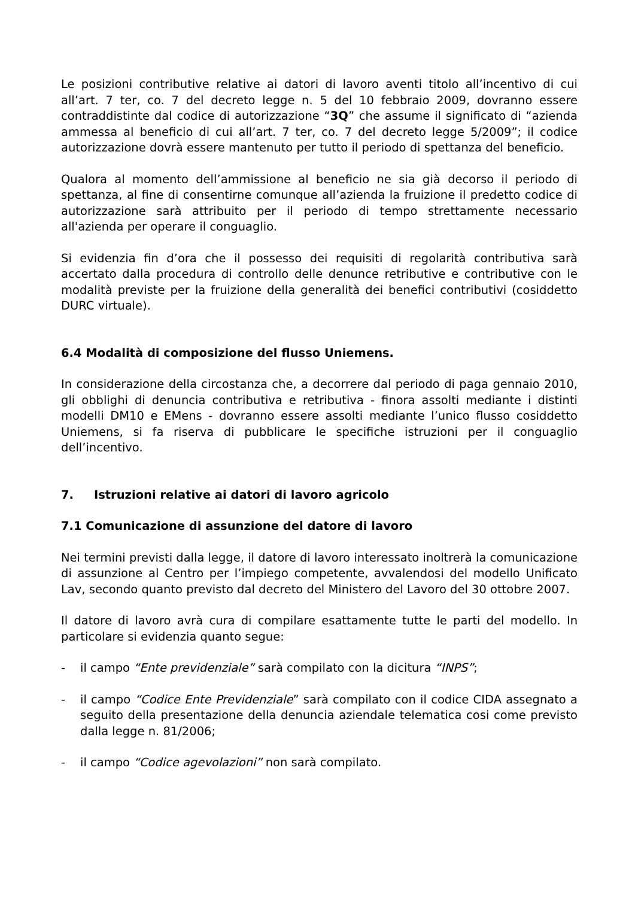Le posizioni contributive relative ai datori di lavoro aventi titolo all’incentivo di cui all’art. 7 ter, co. 7 del decreto legge n. 5 del 10 febbraio 2009, dovranno essere contraddistinte dal codice di autorizzazione “3Q” che assume il significato di “azienda ammessa al beneficio di cui all’art. 7 ter, co. 7 del decreto legge 5/2009”; il codice autorizzazione dovrà essere mantenuto per tutto il periodo di spettanza del beneficio.
Qualora al momento dell’ammissione al beneficio ne sia già decorso il periodo di spettanza, al fine di consentirne comunque all’azienda la fruizione il predetto codice di autorizzazione sarà attribuito per il periodo di tempo strettamente necessario all'azienda per operare il conguaglio.
Si evidenzia fin d’ora che il possesso dei requisiti di regolarità contributiva sarà accertato dalla procedura di controllo delle denunce retributive e contributive con le modalità previste per la fruizione della generalità dei benefici contributivi (cosiddetto DURC virtuale).
6.4 Modalità di composizione del flusso Uniemens.
In considerazione della circostanza che, a decorrere dal periodo di paga gennaio 2010, gli obblighi di denuncia contributiva e retributiva - finora assolti mediante i distinti modelli DM10 e EMens - dovranno essere assolti mediante l’unico flusso cosiddetto Uniemens, si fa riserva di pubblicare le specifiche istruzioni per il conguaglio dell’incentivo.
7. Istruzioni relative ai datori di lavoro agricolo
7.1 Comunicazione di assunzione del datore di lavoro
Nei termini previsti dalla legge, il datore di lavoro interessato inoltrerà la comunicazione di assunzione al Centro per l’impiego competente, avvalendosi del modello Unificato Lav, secondo quanto previsto dal decreto del Ministero del Lavoro del 30 ottobre 2007.
Il datore di lavoro avrà cura di compilare esattamente tutte le parti del modello. In particolare si evidenzia quanto segue:
- il campo “Ente previdenziale” sarà compilato con la dicitura “INPS”;
- il campo “Codice Ente Previdenziale” sarà compilato con il codice CIDA assegnato a seguito della presentazione della denuncia aziendale telematica cosi come previsto dalla legge n. 81/2006;
- il campo “Codice agevolazioni” non sarà compilato.